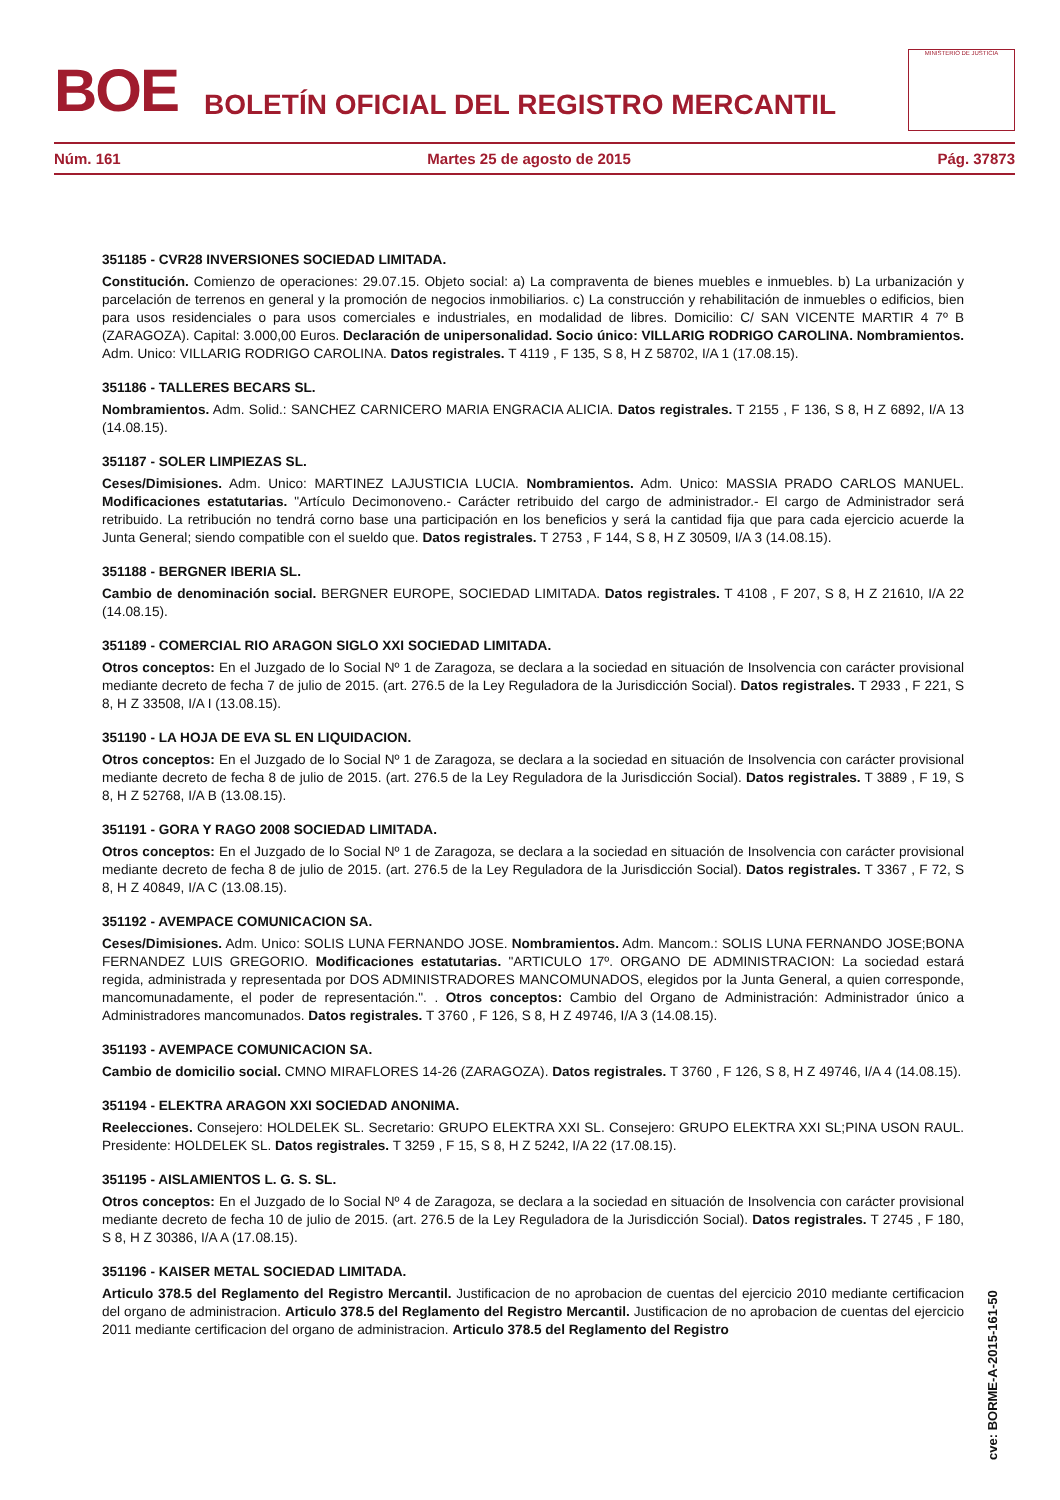BOE
BOLETÍN OFICIAL DEL REGISTRO MERCANTIL
MINISTERIO DE JUSTICIA
Núm. 161 Martes 25 de agosto de 2015 Pág. 37873
351185 - CVR28 INVERSIONES SOCIEDAD LIMITADA.
Constitución. Comienzo de operaciones: 29.07.15. Objeto social: a) La compraventa de bienes muebles e inmuebles. b) La urbanización y parcelación de terrenos en general y la promoción de negocios inmobiliarios. c) La construcción y rehabilitación de inmuebles o edificios, bien para usos residenciales o para usos comerciales e industriales, en modalidad de libres. Domicilio: C/ SAN VICENTE MARTIR 4 7º B (ZARAGOZA). Capital: 3.000,00 Euros. Declaración de unipersonalidad. Socio único: VILLARIG RODRIGO CAROLINA. Nombramientos. Adm. Unico: VILLARIG RODRIGO CAROLINA. Datos registrales. T 4119 , F 135, S 8, H Z 58702, I/A 1 (17.08.15).
351186 - TALLERES BECARS SL.
Nombramientos. Adm. Solid.: SANCHEZ CARNICERO MARIA ENGRACIA ALICIA. Datos registrales. T 2155 , F 136, S 8, H Z 6892, I/A 13 (14.08.15).
351187 - SOLER LIMPIEZAS SL.
Ceses/Dimisiones. Adm. Unico: MARTINEZ LAJUSTICIA LUCIA. Nombramientos. Adm. Unico: MASSIA PRADO CARLOS MANUEL. Modificaciones estatutarias. "Artículo Decimonoveno.- Carácter retribuido del cargo de administrador.- El cargo de Administrador será retribuido. La retribución no tendrá corno base una participación en los beneficios y será la cantidad fija que para cada ejercicio acuerde la Junta General; siendo compatible con el sueldo que. Datos registrales. T 2753 , F 144, S 8, H Z 30509, I/A 3 (14.08.15).
351188 - BERGNER IBERIA SL.
Cambio de denominación social. BERGNER EUROPE, SOCIEDAD LIMITADA. Datos registrales. T 4108 , F 207, S 8, H Z 21610, I/A 22 (14.08.15).
351189 - COMERCIAL RIO ARAGON SIGLO XXI SOCIEDAD LIMITADA.
Otros conceptos: En el Juzgado de lo Social Nº 1 de Zaragoza, se declara a la sociedad en situación de Insolvencia con carácter provisional mediante decreto de fecha 7 de julio de 2015. (art. 276.5 de la Ley Reguladora de la Jurisdicción Social). Datos registrales. T 2933 , F 221, S 8, H Z 33508, I/A I (13.08.15).
351190 - LA HOJA DE EVA SL EN LIQUIDACION.
Otros conceptos: En el Juzgado de lo Social Nº 1 de Zaragoza, se declara a la sociedad en situación de Insolvencia con carácter provisional mediante decreto de fecha 8 de julio de 2015. (art. 276.5 de la Ley Reguladora de la Jurisdicción Social). Datos registrales. T 3889 , F 19, S 8, H Z 52768, I/A B (13.08.15).
351191 - GORA Y RAGO 2008 SOCIEDAD LIMITADA.
Otros conceptos: En el Juzgado de lo Social Nº 1 de Zaragoza, se declara a la sociedad en situación de Insolvencia con carácter provisional mediante decreto de fecha 8 de julio de 2015. (art. 276.5 de la Ley Reguladora de la Jurisdicción Social). Datos registrales. T 3367 , F 72, S 8, H Z 40849, I/A C (13.08.15).
351192 - AVEMPACE COMUNICACION SA.
Ceses/Dimisiones. Adm. Unico: SOLIS LUNA FERNANDO JOSE. Nombramientos. Adm. Mancom.: SOLIS LUNA FERNANDO JOSE;BONA FERNANDEZ LUIS GREGORIO. Modificaciones estatutarias. "ARTICULO 17º. ORGANO DE ADMINISTRACION: La sociedad estará regida, administrada y representada por DOS ADMINISTRADORES MANCOMUNADOS, elegidos por la Junta General, a quien corresponde, mancomunadamente, el poder de representación.". . Otros conceptos: Cambio del Organo de Administración: Administrador único a Administradores mancomunados. Datos registrales. T 3760 , F 126, S 8, H Z 49746, I/A 3 (14.08.15).
351193 - AVEMPACE COMUNICACION SA.
Cambio de domicilio social. CMNO MIRAFLORES 14-26 (ZARAGOZA). Datos registrales. T 3760 , F 126, S 8, H Z 49746, I/A 4 (14.08.15).
351194 - ELEKTRA ARAGON XXI SOCIEDAD ANONIMA.
Reelecciones. Consejero: HOLDELEK SL. Secretario: GRUPO ELEKTRA XXI SL. Consejero: GRUPO ELEKTRA XXI SL;PINA USON RAUL. Presidente: HOLDELEK SL. Datos registrales. T 3259 , F 15, S 8, H Z 5242, I/A 22 (17.08.15).
351195 - AISLAMIENTOS L. G. S. SL.
Otros conceptos: En el Juzgado de lo Social Nº 4 de Zaragoza, se declara a la sociedad en situación de Insolvencia con carácter provisional mediante decreto de fecha 10 de julio de 2015. (art. 276.5 de la Ley Reguladora de la Jurisdicción Social). Datos registrales. T 2745 , F 180, S 8, H Z 30386, I/A A (17.08.15).
351196 - KAISER METAL SOCIEDAD LIMITADA.
Articulo 378.5 del Reglamento del Registro Mercantil. Justificacion de no aprobacion de cuentas del ejercicio 2010 mediante certificacion del organo de administracion. Articulo 378.5 del Reglamento del Registro Mercantil. Justificacion de no aprobacion de cuentas del ejercicio 2011 mediante certificacion del organo de administracion. Articulo 378.5 del Reglamento del Registro
cve: BORME-A-2015-161-50